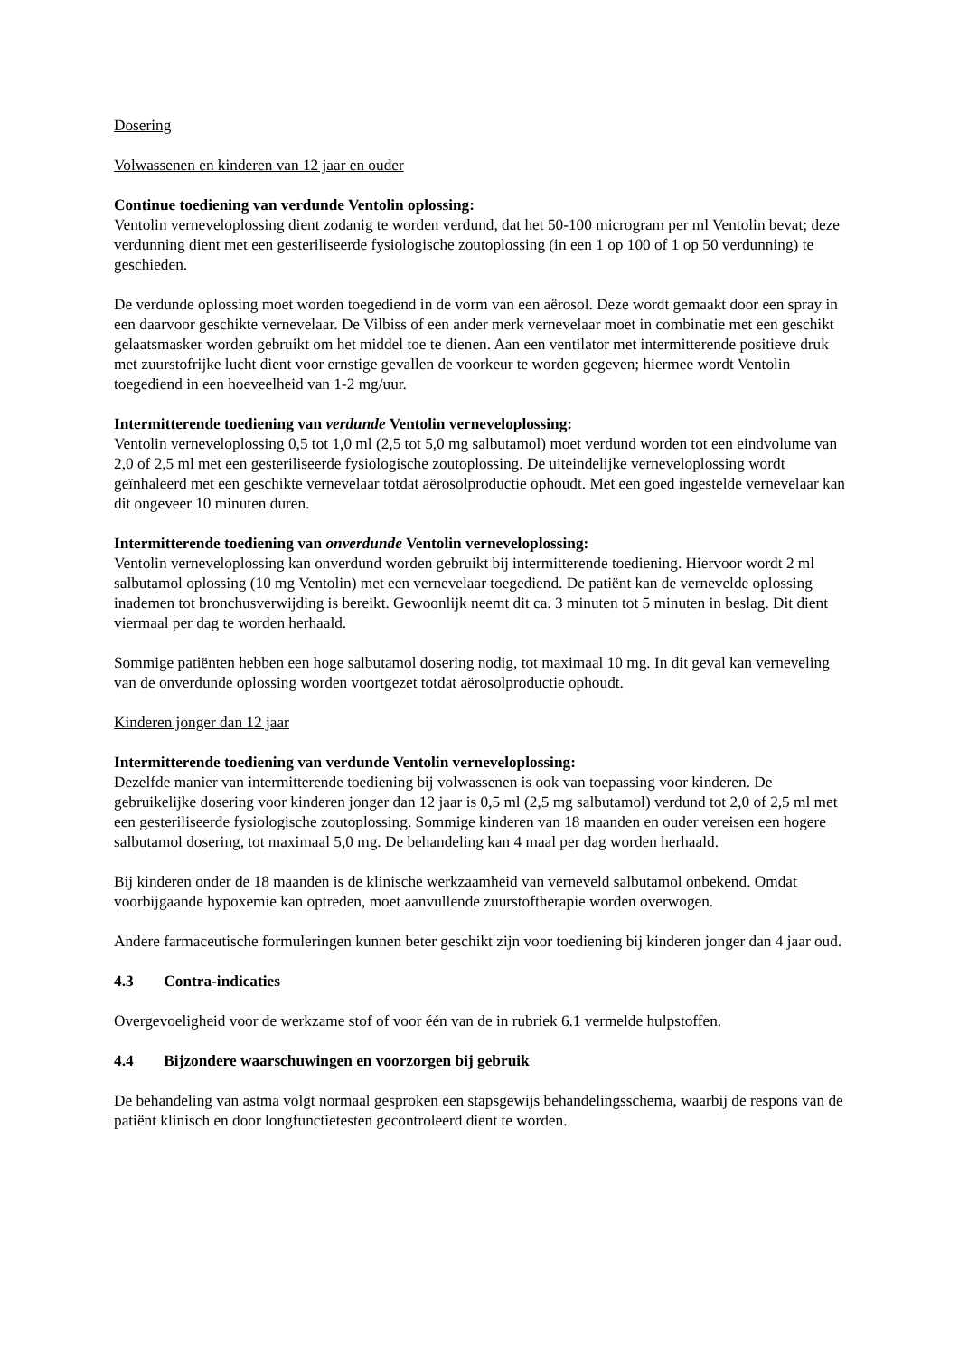Dosering
Volwassenen en kinderen van 12 jaar en ouder
Continue toediening van verdunde Ventolin oplossing:
Ventolin verneveloplossing dient zodanig te worden verdund, dat het 50-100 microgram per ml Ventolin bevat; deze verdunning dient met een gesteriliseerde fysiologische zoutoplossing (in een 1 op 100 of 1 op 50 verdunning) te geschieden.
De verdunde oplossing moet worden toegediend in de vorm van een aërosol. Deze wordt gemaakt door een spray in een daarvoor geschikte vernevelaar. De Vilbiss of een ander merk vernevelaar moet in combinatie met een geschikt gelaatsmasker worden gebruikt om het middel toe te dienen. Aan een ventilator met intermitterende positieve druk met zuurstofrijke lucht dient voor ernstige gevallen de voorkeur te worden gegeven; hiermee wordt Ventolin toegediend in een hoeveelheid van 1-2 mg/uur.
Intermitterende toediening van verdunde Ventolin verneveloplossing:
Ventolin verneveloplossing 0,5 tot 1,0 ml (2,5 tot 5,0 mg salbutamol) moet verdund worden tot een eindvolume van 2,0 of 2,5 ml met een gesteriliseerde fysiologische zoutoplossing. De uiteindelijke verneveloplossing wordt geïnhaleerd met een geschikte vernevelaar totdat aërosolproductie ophoudt. Met een goed ingestelde vernevelaar kan dit ongeveer 10 minuten duren.
Intermitterende toediening van onverdunde Ventolin verneveloplossing:
Ventolin verneveloplossing kan onverdund worden gebruikt bij intermitterende toediening. Hiervoor wordt 2 ml salbutamol oplossing (10 mg Ventolin) met een vernevelaar toegediend. De patiënt kan de vernevelde oplossing inademen tot bronchusverwijding is bereikt. Gewoonlijk neemt dit ca. 3 minuten tot 5 minuten in beslag. Dit dient viermaal per dag te worden herhaald.
Sommige patiënten hebben een hoge salbutamol dosering nodig, tot maximaal 10 mg. In dit geval kan verneveling van de onverdunde oplossing worden voortgezet totdat aërosolproductie ophoudt.
Kinderen jonger dan 12 jaar
Intermitterende toediening van verdunde Ventolin verneveloplossing:
Dezelfde manier van intermitterende toediening bij volwassenen is ook van toepassing voor kinderen. De gebruikelijke dosering voor kinderen jonger dan 12 jaar is 0,5 ml (2,5 mg salbutamol) verdund tot 2,0 of 2,5 ml met een gesteriliseerde fysiologische zoutoplossing. Sommige kinderen van 18 maanden en ouder vereisen een hogere salbutamol dosering, tot maximaal 5,0 mg. De behandeling kan 4 maal per dag worden herhaald.
Bij kinderen onder de 18 maanden is de klinische werkzaamheid van verneveld salbutamol onbekend. Omdat voorbijgaande hypoxemie kan optreden, moet aanvullende zuurstoftherapie worden overwogen.
Andere farmaceutische formuleringen kunnen beter geschikt zijn voor toediening bij kinderen jonger dan 4 jaar oud.
4.3 Contra-indicaties
Overgevoeligheid voor de werkzame stof of voor één van de in rubriek 6.1 vermelde hulpstoffen.
4.4 Bijzondere waarschuwingen en voorzorgen bij gebruik
De behandeling van astma volgt normaal gesproken een stapsgewijs behandelingsschema, waarbij de respons van de patiënt klinisch en door longfunctietesten gecontroleerd dient te worden.